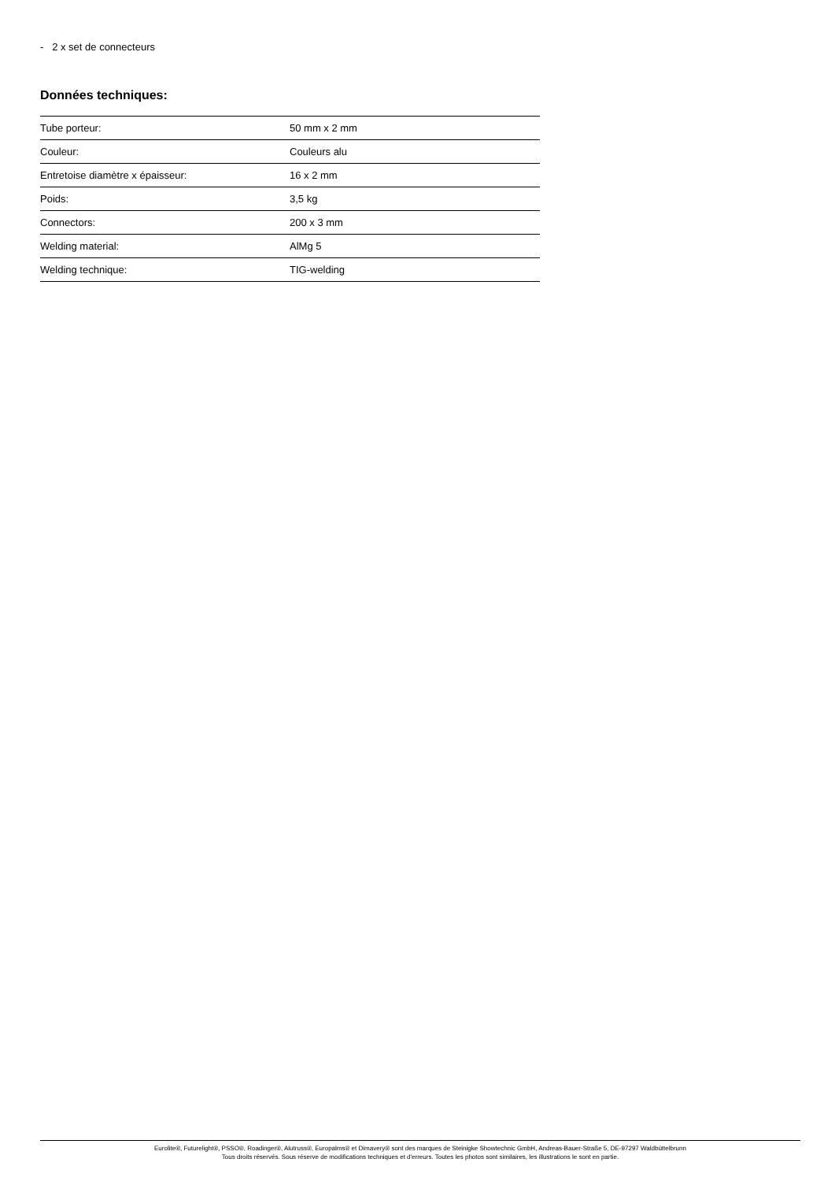- 2 x set de connecteurs
Données techniques:
| Tube porteur: | 50 mm x 2 mm |
| Couleur: | Couleurs alu |
| Entretoise diamètre x épaisseur: | 16 x 2 mm |
| Poids: | 3,5 kg |
| Connectors: | 200 x 3 mm |
| Welding material: | AlMg 5 |
| Welding technique: | TIG-welding |
Eurolite®, Futurelight®, PSSO®, Roadinger®, Alutruss®, Europalms® et Dimavery® sont des marques de Steinigke Showtechnic GmbH, Andreas-Bauer-Straße 5, DE-97297 Waldbüttelbrunn
Tous droits réservés. Sous réserve de modifications techniques et d'erreurs. Toutes les photos sont similaires, les illustrations le sont en partie.